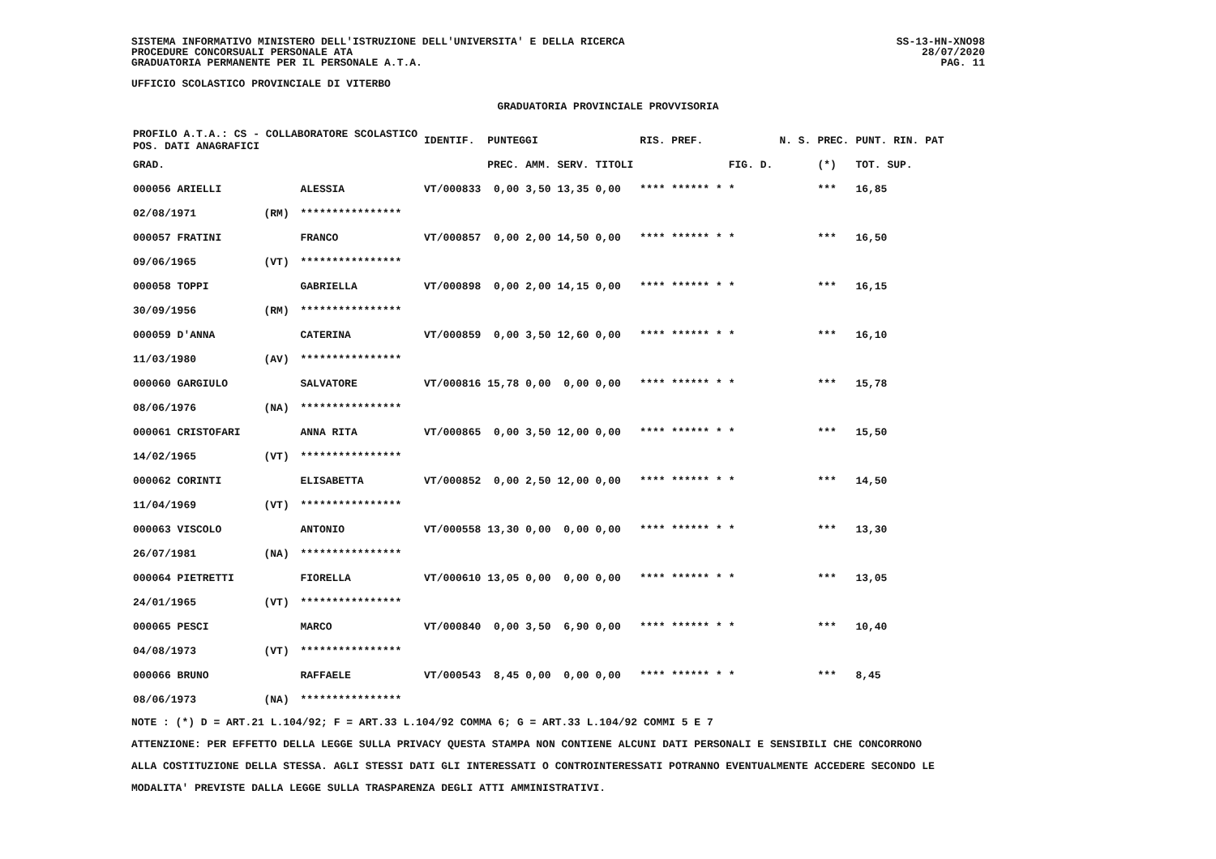SISTEMA INFORMATIVO MINISTERO DELL'ISTRUZIONE DELL'UNIVERSITA' E DELLA RICERCA
PROCEDURE CONCORSUALI PERSONALE ATA
GRADUATORIA PERMANENTE PER IL PERSONALE A.T.A.
UFFICIO SCOLASTICO PROVINCIALE DI VITERBO
SS-13-HN-XNO98
28/07/2020
PAG. 11
GRADUATORIA PROVINCIALE PROVVISORIA
| PROFILO A.T.A.: CS - COLLABORATORE SCOLASTICO POS. DATI ANAGRAFICI | | | IDENTIF. | PUNTEGGI | | | | RIS. PREF. | | N. S. | PREC. | PUNT. RIN. PAT |
| --- | --- | --- | --- | --- | --- | --- | --- | --- | --- | --- | --- | --- |
| GRAD. | | | | PREC. | AMM. | SERV. | TITOLI | | FIG. D. | | (*) | TOT. SUP. |
| 000056 ARIELLI | | ALESSIA | VT/000833 | 0,00 | 3,50 | 13,35 | 0,00 | **** ****** * | * | | *** | 16,85 |
| 02/08/1971 | (RM) | **************** | | | | | | | | | | |
| 000057 FRATINI | | FRANCO | VT/000857 | 0,00 | 2,00 | 14,50 | 0,00 | **** ****** * | * | | *** | 16,50 |
| 09/06/1965 | (VT) | **************** | | | | | | | | | | |
| 000058 TOPPI | | GABRIELLA | VT/000898 | 0,00 | 2,00 | 14,15 | 0,00 | **** ****** * | * | | *** | 16,15 |
| 30/09/1956 | (RM) | **************** | | | | | | | | | | |
| 000059 D'ANNA | | CATERINA | VT/000859 | 0,00 | 3,50 | 12,60 | 0,00 | **** ****** * | * | | *** | 16,10 |
| 11/03/1980 | (AV) | **************** | | | | | | | | | | |
| 000060 GARGIULO | | SALVATORE | VT/000816 | 15,78 | 0,00 | 0,00 | 0,00 | **** ****** * | * | | *** | 15,78 |
| 08/06/1976 | (NA) | **************** | | | | | | | | | | |
| 000061 CRISTOFARI | | ANNA RITA | VT/000865 | 0,00 | 3,50 | 12,00 | 0,00 | **** ****** * | * | | *** | 15,50 |
| 14/02/1965 | (VT) | **************** | | | | | | | | | | |
| 000062 CORINTI | | ELISABETTA | VT/000852 | 0,00 | 2,50 | 12,00 | 0,00 | **** ****** * | * | | *** | 14,50 |
| 11/04/1969 | (VT) | **************** | | | | | | | | | | |
| 000063 VISCOLO | | ANTONIO | VT/000558 | 13,30 | 0,00 | 0,00 | 0,00 | **** ****** * | * | | *** | 13,30 |
| 26/07/1981 | (NA) | **************** | | | | | | | | | | |
| 000064 PIETRETTI | | FIORELLA | VT/000610 | 13,05 | 0,00 | 0,00 | 0,00 | **** ****** * | * | | *** | 13,05 |
| 24/01/1965 | (VT) | **************** | | | | | | | | | | |
| 000065 PESCI | | MARCO | VT/000840 | 0,00 | 3,50 | 6,90 | 0,00 | **** ****** * | * | | *** | 10,40 |
| 04/08/1973 | (VT) | **************** | | | | | | | | | | |
| 000066 BRUNO | | RAFFAELE | VT/000543 | 8,45 | 0,00 | 0,00 | 0,00 | **** ****** * | * | | *** | 8,45 |
| 08/06/1973 | (NA) | **************** | | | | | | | | | | |
NOTE : (*) D = ART.21 L.104/92; F = ART.33 L.104/92 COMMA 6; G = ART.33 L.104/92 COMMI 5 E 7
ATTENZIONE: PER EFFETTO DELLA LEGGE SULLA PRIVACY QUESTA STAMPA NON CONTIENE ALCUNI DATI PERSONALI E SENSIBILI CHE CONCORRONO
ALLA COSTITUZIONE DELLA STESSA. AGLI STESSI DATI GLI INTERESSATI O CONTROINTERESSATI POTRANNO EVENTUALMENTE ACCEDERE SECONDO LE
MODALITA' PREVISTE DALLA LEGGE SULLA TRASPARENZA DEGLI ATTI AMMINISTRATIVI.